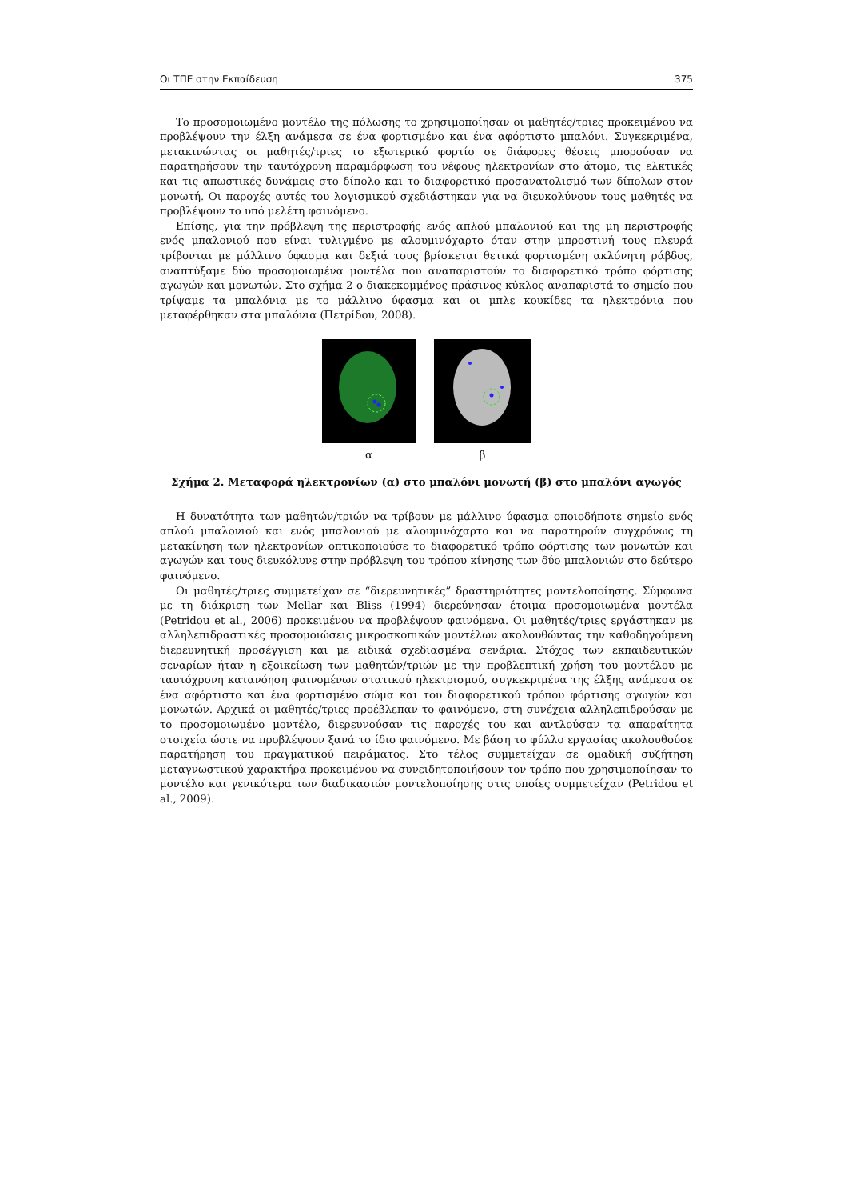Οι ΤΠΕ στην Εκπαίδευση 375
Το προσομοιωμένο μοντέλο της πόλωσης το χρησιμοποίησαν οι μαθητές/τριες προκειμένου να προβλέψουν την έλξη ανάμεσα σε ένα φορτισμένο και ένα αφόρτιστο μπαλόνι. Συγκεκριμένα, μετακινώντας οι μαθητές/τριες το εξωτερικό φορτίο σε διάφορες θέσεις μπορούσαν να παρατηρήσουν την ταυτόχρονη παραμόρφωση του νέφους ηλεκτρονίων στο άτομο, τις ελκτικές και τις απωστικές δυνάμεις στο δίπολο και το διαφορετικό προσανατολισμό των δίπολων στον μονωτή. Οι παροχές αυτές του λογισμικού σχεδιάστηκαν για να διευκολύνουν τους μαθητές να προβλέψουν το υπό μελέτη φαινόμενο.
Επίσης, για την πρόβλεψη της περιστροφής ενός απλού μπαλονιού και της μη περιστροφής ενός μπαλονιού που είναι τυλιγμένο με αλουμινόχαρτο όταν στην μπροστινή τους πλευρά τρίβονται με μάλλινο ύφασμα και δεξιά τους βρίσκεται θετικά φορτισμένη ακλόνητη ράβδος, αναπτύξαμε δύο προσομοιωμένα μοντέλα που αναπαριστούν το διαφορετικό τρόπο φόρτισης αγωγών και μονωτών. Στο σχήμα 2 ο διακεκομμένος πράσινος κύκλος αναπαριστά το σημείο που τρίψαμε τα μπαλόνια με το μάλλινο ύφασμα και οι μπλε κουκίδες τα ηλεκτρόνια που μεταφέρθηκαν στα μπαλόνια (Πετρίδου, 2008).
α β
Σχήμα 2. Μεταφορά ηλεκτρονίων (α) στο μπαλόνι μονωτή (β) στο μπαλόνι αγωγός
Η δυνατότητα των μαθητών/τριών να τρίβουν με μάλλινο ύφασμα οποιοδήποτε σημείο ενός απλού μπαλονιού και ενός μπαλονιού με αλουμινόχαρτο και να παρατηρούν συγχρόνως τη μετακίνηση των ηλεκτρονίων οπτικοποιούσε το διαφορετικό τρόπο φόρτισης των μονωτών και αγωγών και τους διευκόλυνε στην πρόβλεψη του τρόπου κίνησης των δύο μπαλονιών στο δεύτερο φαινόμενο.
Οι μαθητές/τριες συμμετείχαν σε “διερευνητικές” δραστηριότητες μοντελοποίησης. Σύμφωνα με τη διάκριση των Mellar και Bliss (1994) διερεύνησαν έτοιμα προσομοιωμένα μοντέλα (Petridou et al., 2006) προκειμένου να προβλέψουν φαινόμενα. Οι μαθητές/τριες εργάστηκαν με αλληλεπιδραστικές προσομοιώσεις μικροσκοπικών μοντέλων ακολουθώντας την καθοδηγούμενη διερευνητική προσέγγιση και με ειδικά σχεδιασμένα σενάρια. Στόχος των εκπαιδευτικών σεναρίων ήταν η εξοικείωση των μαθητών/τριών με την προβλεπτική χρήση του μοντέλου με ταυτόχρονη κατανόηση φαινομένων στατικού ηλεκτρισμού, συγκεκριμένα της έλξης ανάμεσα σε ένα αφόρτιστο και ένα φορτισμένο σώμα και του διαφορετικού τρόπου φόρτισης αγωγών και μονωτών. Αρχικά οι μαθητές/τριες προέβλεπαν το φαινόμενο, στη συνέχεια αλληλεπιδρούσαν με το προσομοιωμένο μοντέλο, διερευνούσαν τις παροχές του και αντλούσαν τα απαραίτητα στοιχεία ώστε να προβλέψουν ξανά το ίδιο φαινόμενο. Με βάση το φύλλο εργασίας ακολουθούσε παρατήρηση του πραγματικού πειράματος. Στο τέλος συμμετείχαν σε ομαδική συζήτηση μεταγνωστικού χαρακτήρα προκειμένου να συνειδητοποιήσουν τον τρόπο που χρησιμοποίησαν το μοντέλο και γενικότερα των διαδικασιών μοντελοποίησης στις οποίες συμμετείχαν (Petridou et al., 2009).